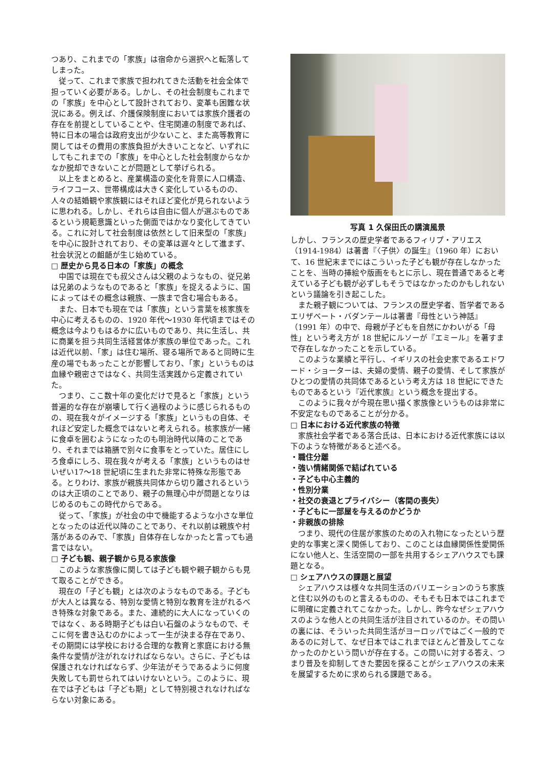つあり、これまでの「家族」は宿命から選択へと転落してしまった。
従って、これまで家族で担われてきた活動を社会全体で担っていく必要がある。しかし、その社会制度もこれまでの「家族」を中心として設計されており、変革も困難な状況にある。例えば、介護保険制度においては家族介護者の存在を前提としていることや、住宅関連の制度であれば、特に日本の場合は政府支出が少ないこと、また高等教育に関してはその費用の家族負担が大きいことなど、いずれにしてもこれまでの「家族」を中心とした社会制度からなかなか脱却できないことが問題として挙げられる。
以上をまとめると、産業構造の変化を背景に人口構造、ライフコース、世帯構成は大きく変化しているものの、人々の結婚観や家族観にはそれほど変化が見られないように思われる。しかし、それらは自由に個人が選ぶものであるという規範意識といった側面ではかなり変化してきている。これに対して社会制度は依然として旧来型の「家族」を中心に設計されており、その変革は遅々として進まず、社会状況との齟齬が生じ始めている。
□ 歴史から見る日本の「家族」の概念
中国では現在でも叔父さんは父親のようなもの、従兄弟は兄弟のようなものであると「家族」を捉えるように、国によってはその概念は親族、一族まで含む場合もある。
また、日本でも現在では「家族」という言葉を核家族を中心に考えるものの、1920 年代～1930 年代頃まではその概念は今よりもはるかに広いものであり、共に生活し、共に商業を担う共同生活経営体が家族の単位であった。これは近代以前、「家」は住む場所、寝る場所であると同時に生産の場でもあったことが影響しており、「家」というものは血縁や親密さではなく、共同生活実践から定義されていた。
つまり、ここ数十年の変化だけで見ると「家族」という普遍的な存在が崩壊して行く過程のように感じられるものの、現在我々がイメージする「家族」というもの自体、それほど安定した概念ではないと考えられる。核家族が一緒に食卓を囲むようになったのも明治時代以降のことであり、それまでは箱膳で別々に食事をとっていた。居住にしろ食卓にしろ、現在我々が考える「家族」というものはせいぜい17～18 世紀頃に生まれた非常に特殊な形態である。とりわけ、家族が親族共同体から切り離されるというのは大正頃のことであり、親子の無理心中が問題となりはじめるのもこの時代からである。
従って、「家族」が社会の中で機能するような小さな単位となったのは近代以降のことであり、それ以前は親族や村落があるのみで、「家族」自体存在しなかったと言っても過言ではない。
□ 子ども観、親子観から見る家族像
このような家族像に関しては子ども観や親子観からも見て取ることができる。
現在の「子ども観」とは次のようなものである。子どもが大人とは異なる、特別な愛情と特別な教育を注がれるべき特殊な対象である。また、連続的に大人になっていくのではなく、ある時期子どもは白い石盤のようなもので、そこに何を書き込むのかによって一生が決まる存在であり、その期間には学校における合理的な教育と家庭における無条件な愛情が注がれなければならない。さらに、子どもは保護されなければならず、少年法がそうであるように何度失敗しても罰せられてはいけないという。このように、現在では子どもは「子ども期」として特別視されなければならない対象にある。
写真 1 久保田氏の講演風景
しかし、フランスの歴史学者であるフィリプ・アリエス（1914-1984）は著書『〈子供〉の誕生』（1960 年）において、16 世紀末までにはこういった子ども観が存在しなかったことを、当時の挿絵や版画をもとに示し、現在普通であると考えている子ども観が必ずしもそうではなかったのかもしれないという議論を引き起こした。
また親子観については、フランスの歴史学者、哲学者であるエリザベート・バダンテールは著書『母性という神話』（1991 年）の中で、母親が子どもを自然にかわいがる「母性」という考え方が 18 世紀にルソーが『エミール』を著すまで存在しなかったことを示している。
このような業績と平行し、イギリスの社会史家であるエドワード・ショーターは、夫婦の愛情、親子の愛情、そして家族がひとつの愛情の共同体であるという考え方は 18 世紀にできたものであるという『近代家族』という概念を提出する。
このように我々が今現在思い描く家族像というものは非常に不安定なものであることが分かる。
□ 日本における近代家族の特徴
家族社会学者である落合氏は、日本における近代家族には以下のような特徴があると述べる。
・職住分離
・強い情緒関係で結ばれている
・子ども中心主義的
・性別分業
・社交の衰退とプライバシー（客間の喪失）
・子どもに一部屋を与えるのかどうか
・非親族の排除
つまり、現代の住居が家族のための入れ物になったという歴史的な事実と深く関係しており、このことは血縁関係性愛関係にない他人と、生活空間の一部を共用するシェアハウスでも課題となる。
□ シェアハウスの課題と展望
シェアハウスは様々な共同生活のバリエーションのうち家族と住む以外のものと言えるものの、そもそも日本ではこれまでに明確に定義されてこなかった。しかし、昨今なぜシェアハウスのような他人との共同生活が注目されているのか。その問いの裏には、そういった共同生活がヨーロッパではごく一般的であるのに対して、なぜ日本ではこれまでほとんど普及してこなかったのかという問いが存在する。この問いに対する答え、つまり普及を抑制してきた要因を探ることがシェアハウスの未来を展望するために求められる課題である。